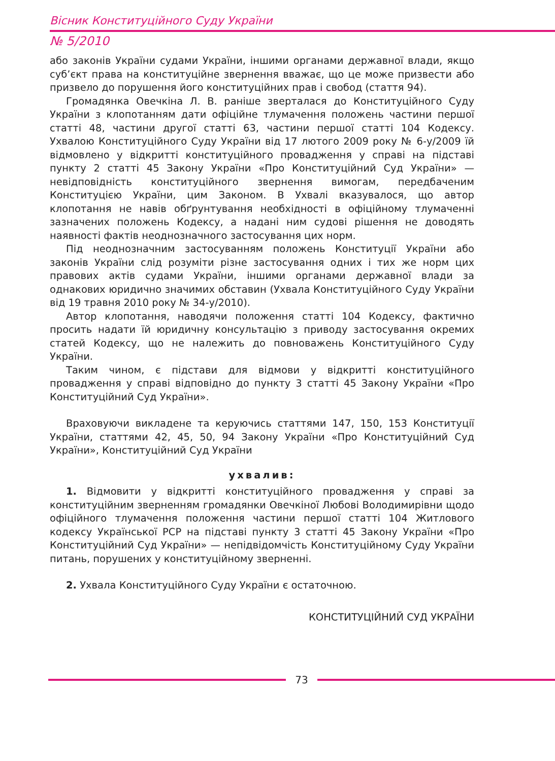Вісник Конституційного Суду України
№ 5/2010
або законів України судами України, іншими органами державної влади, якщо суб’єкт права на конституційне звернення вважає, що це може призвести або призвело до порушення його конституційних прав і свобод (стаття 94).
Громадянка Овечкіна Л. В. раніше зверталася до Конституційного Суду України з клопотанням дати офіційне тлумачення положень частини першої статті 48, частини другої статті 63, частини першої статті 104 Кодексу. Ухвалою Конституційного Суду України від 17 лютого 2009 року № 6-у/2009 їй відмовлено у відкритті конституційного провадження у справі на підставі пункту 2 статті 45 Закону України «Про Конституційний Суд України» — невідповідність конституційного звернення вимогам, передбаченим Конституцією України, цим Законом. В Ухвалі вказувалося, що автор клопотання не навів обґрунтування необхідності в офіційному тлумаченні зазначених положень Кодексу, а надані ним судові рішення не доводять наявності фактів неоднозначного застосування цих норм.
Під неоднозначним застосуванням положень Конституції України або законів України слід розуміти різне застосування одних і тих же норм цих правових актів судами України, іншими органами державної влади за однакових юридично значимих обставин (Ухвала Конституційного Суду України від 19 травня 2010 року № 34-у/2010).
Автор клопотання, наводячи положення статті 104 Кодексу, фактично просить надати їй юридичну консультацію з приводу застосування окремих статей Кодексу, що не належить до повноважень Конституційного Суду України.
Таким чином, є підстави для відмови у відкритті конституційного провадження у справі відповідно до пункту 3 статті 45 Закону України «Про Конституційний Суд України».
Враховуючи викладене та керуючись статтями 147, 150, 153 Конституції України, статтями 42, 45, 50, 94 Закону України «Про Конституційний Суд України», Конституційний Суд України
ухвалив:
1. Відмовити у відкритті конституційного провадження у справі за конституційним зверненням громадянки Овечкіної Любові Володимирівни щодо офіційного тлумачення положення частини першої статті 104 Житлового кодексу Української РСР на підставі пункту 3 статті 45 Закону України «Про Конституційний Суд України» — непідвідомчість Конституційному Суду України питань, порушених у конституційному зверненні.
2. Ухвала Конституційного Суду України є остаточною.
КОНСТИТУЦІЙНИЙ СУД УКРАЇНИ
73